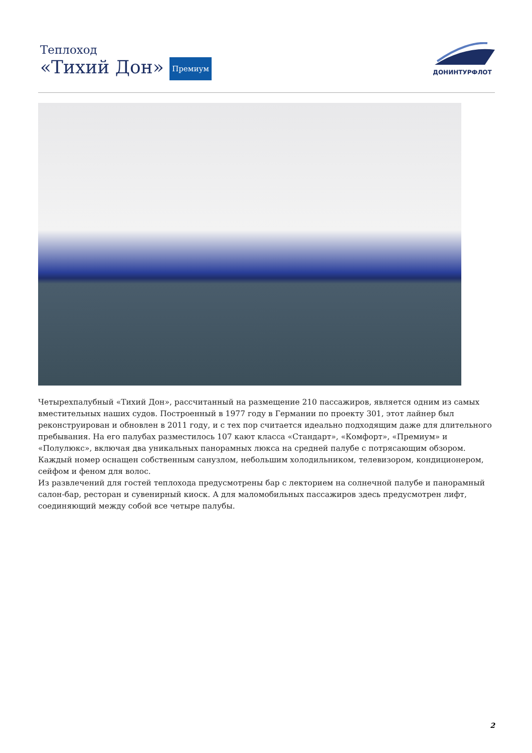Теплоход
«Тихий Дон» Премиум
ДОНИНТУРФЛОТ
Четырехпалубный «Тихий Дон», рассчитанный на размещение 210 пассажиров, является одним из самых вместительных наших судов. Построенный в 1977 году в Германии по проекту 301, этот лайнер был реконструирован и обновлен в 2011 году, и с тех пор считается идеально подходящим даже для длительного пребывания. На его палубах разместилось 107 кают класса «Стандарт», «Комфорт», «Премиум» и «Полулюкс», включая два уникальных панорамных люкса на средней палубе с потрясающим обзором. Каждый номер оснащен собственным санузлом, небольшим холодильником, телевизором, кондиционером, сейфом и феном для волос.
Из развлечений для гостей теплохода предусмотрены бар с лекторием на солнечной палубе и панорамный салон-бар, ресторан и сувенирный киоск. А для маломобильных пассажиров здесь предусмотрен лифт, соединяющий между собой все четыре палубы.
2